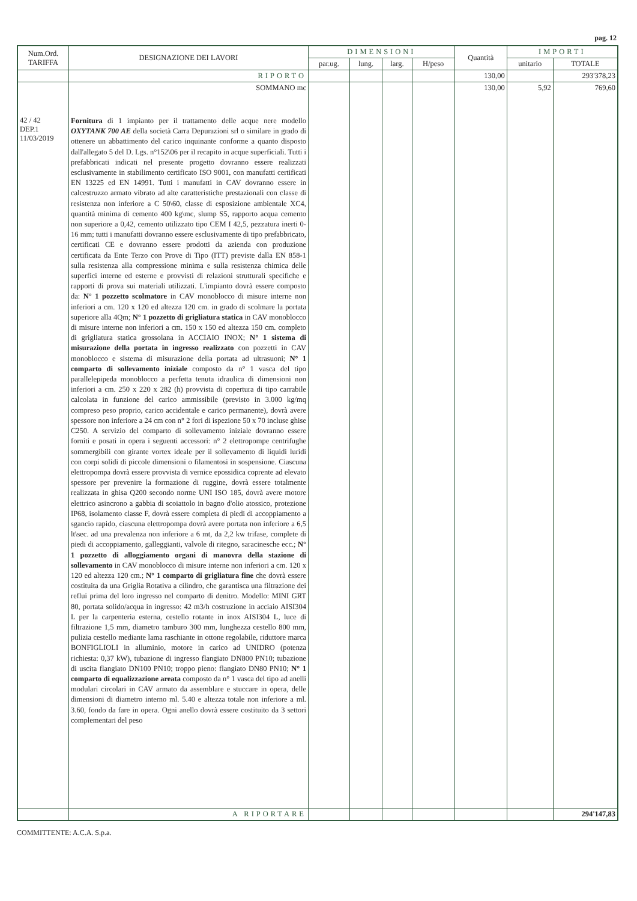pag. 12
| Num.Ord. TARIFFA | DESIGNAZIONE DEI LAVORI | DIMENSIONI | | | | Quantità | IMPORTI | |
| --- | --- | --- | --- | --- | --- | --- | --- | --- |
| | | par.ug. | lung. | larg. | H/peso | | unitario | TOTALE |
| | RIPORTO | | | | | 130,00 | | 293'378,23 |
| | SOMMANO mc | | | | | 130,00 | 5,92 | 769,60 |
| 42 / 42 DEP.1 11/03/2019 | Fornitura di 1 impianto per il trattamento delle acque nere modello OXYTANK 700 AE della società Carra Depurazioni srl o similare in grado di ottenere un abbattimento del carico inquinante conforme a quanto disposto dall'allegato 5 del D. Lgs. n°152\06 per il recapito in acque superficiali. Tutti i prefabbricati indicati nel presente progetto dovranno essere realizzati esclusivamente in stabilimento certificato ISO 9001, con manufatti certificati EN 13225 ed EN 14991. Tutti i manufatti in CAV dovranno essere in calcestruzzo armato vibrato ad alte caratteristiche prestazionali con classe di resistenza non inferiore a C 50\60, classe di esposizione ambientale XC4, quantità minima di cemento 400 kg\mc, slump S5, rapporto acqua cemento non superiore a 0,42, cemento utilizzato tipo CEM I 42,5, pezzatura inerti 0-16 mm; tutti i manufatti dovranno essere esclusivamente di tipo prefabbricato, certificati CE e dovranno essere prodotti da azienda con produzione certificata da Ente Terzo con Prove di Tipo (ITT) previste dalla EN 858-1 sulla resistenza alla compressione minima e sulla resistenza chimica delle superfici interne ed esterne e provvisti di relazioni strutturali specifiche e rapporti di prova sui materiali utilizzati. L'impianto dovrà essere composto da: N° 1 pozzetto scolmatore in CAV monoblocco di misure interne non inferiori a cm. 120 x 120 ed altezza 120 cm. in grado di scolmare la portata superiore alla 4Qm; N° 1 pozzetto di grigliatura statica in CAV monoblocco di misure interne non inferiori a cm. 150 x 150 ed altezza 150 cm. completo di grigliatura statica grossolana in ACCIAIO INOX; N° 1 sistema di misurazione della portata in ingresso realizzato con pozzetti in CAV monoblocco e sistema di misurazione della portata ad ultrasuoni; N° 1 comparto di sollevamento iniziale composto da n° 1 vasca del tipo parallelepipeda monoblocco a perfetta tenuta idraulica di dimensioni non inferiori a cm. 250 x 220 x 282 (h) provvista di copertura di tipo carrabile calcolata in funzione del carico ammissibile (previsto in 3.000 kg/mq compreso peso proprio, carico accidentale e carico permanente), dovrà avere spessore non inferiore a 24 cm con n° 2 fori di ispezione 50 x 70 incluse ghise C250. A servizio del comparto di sollevamento iniziale dovranno essere forniti e posati in opera i seguenti accessori: n° 2 elettropompe centrifughe sommergibili con girante vortex ideale per il sollevamento di liquidi luridi con corpi solidi di piccole dimensioni o filamentosi in sospensione. Ciascuna elettropompa dovrà essere provvista di vernice epossidica coprente ad elevato spessore per prevenire la formazione di ruggine, dovrà essere totalmente realizzata in ghisa Q200 secondo norme UNI ISO 185, dovrà avere motore elettrico asincrono a gabbia di scoiattolo in bagno d'olio atossico, protezione IP68, isolamento classe F, dovrà essere completa di piedi di accoppiamento a sgancio rapido, ciascuna elettropompa dovrà avere portata non inferiore a 6,5 lt\sec. ad una prevalenza non inferiore a 6 mt, da 2,2 kw trifase, complete di piedi di accoppiamento, galleggianti, valvole di ritegno, saracinesche ecc.; N° 1 pozzetto di alloggiamento organi di manovra della stazione di sollevamento in CAV monoblocco di misure interne non inferiori a cm. 120 x 120 ed altezza 120 cm.; N° 1 comparto di grigliatura fine che dovrà essere costituita da una Griglia Rotativa a cilindro, che garantisca una filtrazione dei reflui prima del loro ingresso nel comparto di denitro. Modello: MINI GRT 80, portata solido/acqua in ingresso: 42 m3/h costruzione in acciaio AISI304 L per la carpenteria esterna, cestello rotante in inox AISI304 L, luce di filtrazione 1,5 mm, diametro tamburo 300 mm, lunghezza cestello 800 mm, pulizia cestello mediante lama raschiante in ottone regolabile, riduttore marca BONFIGLIOLI in alluminio, motore in carico ad UNIDRO (potenza richiesta: 0,37 kW), tubazione di ingresso flangiato DN800 PN10; tubazione di uscita flangiato DN100 PN10; troppo pieno: flangiato DN80 PN10; N° 1 comparto di equalizzazione areata composto da n° 1 vasca del tipo ad anelli modulari circolari in CAV armato da assemblare e stuccare in opera, delle dimensioni di diametro interno ml. 5.40 e altezza totale non inferiore a ml. 3.60, fondo da fare in opera. Ogni anello dovrà essere costituito da 3 settori complementari del peso | | | | | | | |
| | A RIPORTARE | | | | | | | 294'147,83 |
COMMITTENTE: A.C.A. S.p.a.